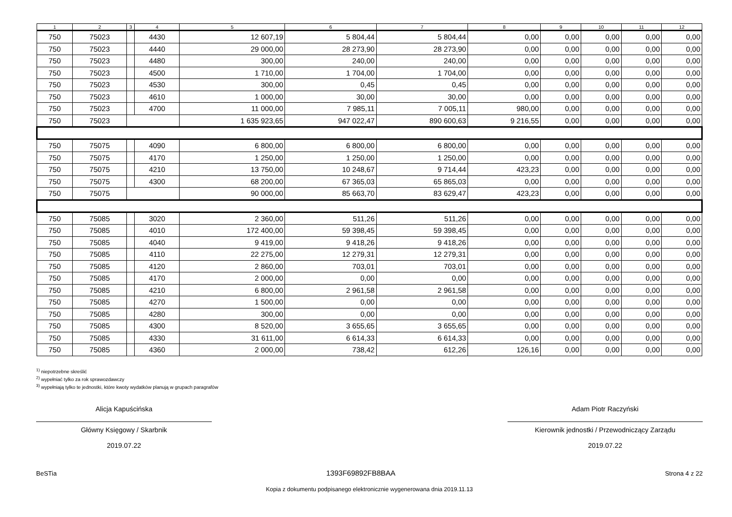| 1 | 2 | 3 | 4 | 5 | 6 | 7 | 8 | 9 | 10 | 11 | 12 |
| --- | --- | --- | --- | --- | --- | --- | --- | --- | --- | --- | --- |
| 750 | 75023 | | 4430 | 12 607,19 | 5 804,44 | 5 804,44 | 0,00 | 0,00 | 0,00 | 0,00 | 0,00 |
| 750 | 75023 | | 4440 | 29 000,00 | 28 273,90 | 28 273,90 | 0,00 | 0,00 | 0,00 | 0,00 | 0,00 |
| 750 | 75023 | | 4480 | 300,00 | 240,00 | 240,00 | 0,00 | 0,00 | 0,00 | 0,00 | 0,00 |
| 750 | 75023 | | 4500 | 1 710,00 | 1 704,00 | 1 704,00 | 0,00 | 0,00 | 0,00 | 0,00 | 0,00 |
| 750 | 75023 | | 4530 | 300,00 | 0,45 | 0,45 | 0,00 | 0,00 | 0,00 | 0,00 | 0,00 |
| 750 | 75023 | | 4610 | 1 000,00 | 30,00 | 30,00 | 0,00 | 0,00 | 0,00 | 0,00 | 0,00 |
| 750 | 75023 | | 4700 | 11 000,00 | 7 985,11 | 7 005,11 | 980,00 | 0,00 | 0,00 | 0,00 | 0,00 |
| 750 | 75023 | | | 1 635 923,65 | 947 022,47 | 890 600,63 | 9 216,55 | 0,00 | 0,00 | 0,00 | 0,00 |
| 750 | 75075 | | 4090 | 6 800,00 | 6 800,00 | 6 800,00 | 0,00 | 0,00 | 0,00 | 0,00 | 0,00 |
| 750 | 75075 | | 4170 | 1 250,00 | 1 250,00 | 1 250,00 | 0,00 | 0,00 | 0,00 | 0,00 | 0,00 |
| 750 | 75075 | | 4210 | 13 750,00 | 10 248,67 | 9 714,44 | 423,23 | 0,00 | 0,00 | 0,00 | 0,00 |
| 750 | 75075 | | 4300 | 68 200,00 | 67 365,03 | 65 865,03 | 0,00 | 0,00 | 0,00 | 0,00 | 0,00 |
| 750 | 75075 | | | 90 000,00 | 85 663,70 | 83 629,47 | 423,23 | 0,00 | 0,00 | 0,00 | 0,00 |
| 750 | 75085 | | 3020 | 2 360,00 | 511,26 | 511,26 | 0,00 | 0,00 | 0,00 | 0,00 | 0,00 |
| 750 | 75085 | | 4010 | 172 400,00 | 59 398,45 | 59 398,45 | 0,00 | 0,00 | 0,00 | 0,00 | 0,00 |
| 750 | 75085 | | 4040 | 9 419,00 | 9 418,26 | 9 418,26 | 0,00 | 0,00 | 0,00 | 0,00 | 0,00 |
| 750 | 75085 | | 4110 | 22 275,00 | 12 279,31 | 12 279,31 | 0,00 | 0,00 | 0,00 | 0,00 | 0,00 |
| 750 | 75085 | | 4120 | 2 860,00 | 703,01 | 703,01 | 0,00 | 0,00 | 0,00 | 0,00 | 0,00 |
| 750 | 75085 | | 4170 | 2 000,00 | 0,00 | 0,00 | 0,00 | 0,00 | 0,00 | 0,00 | 0,00 |
| 750 | 75085 | | 4210 | 6 800,00 | 2 961,58 | 2 961,58 | 0,00 | 0,00 | 0,00 | 0,00 | 0,00 |
| 750 | 75085 | | 4270 | 1 500,00 | 0,00 | 0,00 | 0,00 | 0,00 | 0,00 | 0,00 | 0,00 |
| 750 | 75085 | | 4280 | 300,00 | 0,00 | 0,00 | 0,00 | 0,00 | 0,00 | 0,00 | 0,00 |
| 750 | 75085 | | 4300 | 8 520,00 | 3 655,65 | 3 655,65 | 0,00 | 0,00 | 0,00 | 0,00 | 0,00 |
| 750 | 75085 | | 4330 | 31 611,00 | 6 614,33 | 6 614,33 | 0,00 | 0,00 | 0,00 | 0,00 | 0,00 |
| 750 | 75085 | | 4360 | 2 000,00 | 738,42 | 612,26 | 126,16 | 0,00 | 0,00 | 0,00 | 0,00 |
<sup>1)</sup> niepotrzebne skreślić
<sup>2)</sup> wypełniać tylko za rok sprawozdawczy
<sup>3)</sup> wypełniają tylko te jednostki, które kwoty wydatków planują w grupach paragrafów
Alicja Kapuścińska
Główny Księgowy / Skarbnik
2019.07.22
Adam Piotr Raczyński
Kierownik jednostki / Przewodniczący Zarządu
2019.07.22
BeSTia 1393F69892FB8BAA Strona 4 z 22
Kopia z dokumentu podpisanego elektronicznie wygenerowana dnia 2019.11.13